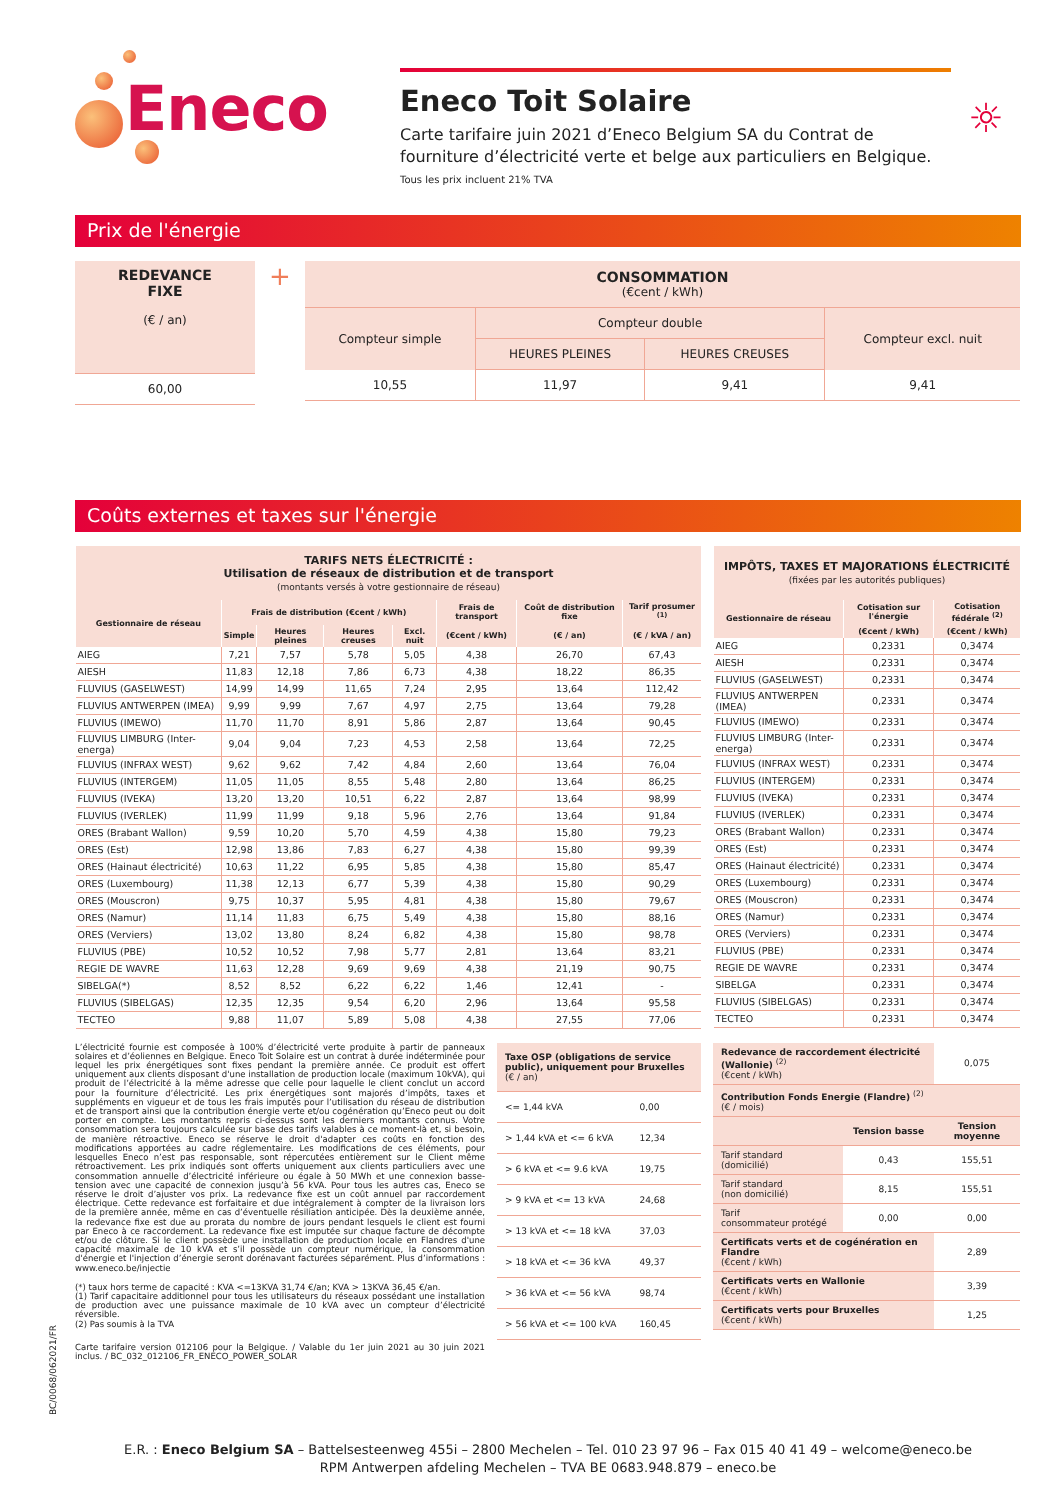Eneco
Eneco Toit Solaire
Carte tarifaire juin 2021 d’Eneco Belgium SA du Contrat de fourniture d’électricité verte et belge aux particuliers en Belgique.
Tous les prix incluent 21% TVA
☼
Prix de l'énergie
| REDEVANCE FIXE (€ / an) |
| --- |
| 60,00 |
+
| CONSOMMATION (€cent / kWh) | | | |
| --- | --- | --- | --- |
| Compteur simple | Compteur double | | Compteur excl. nuit |
| | HEURES PLEINES | HEURES CREUSES | |
| 10,55 | 11,97 | 9,41 | 9,41 |
Coûts externes et taxes sur l'énergie
| TARIFS NETS ÉLECTRICITÉ : Utilisation de réseaux de distribution et de transport (montants versés à votre gestionnaire de réseau) | | | | | | | |
| --- | --- | --- | --- | --- | --- | --- | --- |
| Gestionnaire de réseau | Frais de distribution (€cent / kWh) | | | | Frais de transport | Coût de distribution fixe | Tarif prosumer <sup>(1)</sup> |
| | Simple | Heures pleines | Heures creuses | Excl. nuit | (€cent / kWh) | (€ / an) | (€ / kVA / an) |
| AIEG | 7,21 | 7,57 | 5,78 | 5,05 | 4,38 | 26,70 | 67,43 |
| AIESH | 11,83 | 12,18 | 7,86 | 6,73 | 4,38 | 18,22 | 86,35 |
| FLUVIUS (GASELWEST) | 14,99 | 14,99 | 11,65 | 7,24 | 2,95 | 13,64 | 112,42 |
| FLUVIUS ANTWERPEN (IMEA) | 9,99 | 9,99 | 7,67 | 4,97 | 2,75 | 13,64 | 79,28 |
| FLUVIUS (IMEWO) | 11,70 | 11,70 | 8,91 | 5,86 | 2,87 | 13,64 | 90,45 |
| FLUVIUS LIMBURG (Inter-energa) | 9,04 | 9,04 | 7,23 | 4,53 | 2,58 | 13,64 | 72,25 |
| FLUVIUS (INFRAX WEST) | 9,62 | 9,62 | 7,42 | 4,84 | 2,60 | 13,64 | 76,04 |
| FLUVIUS (INTERGEM) | 11,05 | 11,05 | 8,55 | 5,48 | 2,80 | 13,64 | 86,25 |
| FLUVIUS (IVEKA) | 13,20 | 13,20 | 10,51 | 6,22 | 2,87 | 13,64 | 98,99 |
| FLUVIUS (IVERLEK) | 11,99 | 11,99 | 9,18 | 5,96 | 2,76 | 13,64 | 91,84 |
| ORES (Brabant Wallon) | 9,59 | 10,20 | 5,70 | 4,59 | 4,38 | 15,80 | 79,23 |
| ORES (Est) | 12,98 | 13,86 | 7,83 | 6,27 | 4,38 | 15,80 | 99,39 |
| ORES (Hainaut électricité) | 10,63 | 11,22 | 6,95 | 5,85 | 4,38 | 15,80 | 85,47 |
| ORES (Luxembourg) | 11,38 | 12,13 | 6,77 | 5,39 | 4,38 | 15,80 | 90,29 |
| ORES (Mouscron) | 9,75 | 10,37 | 5,95 | 4,81 | 4,38 | 15,80 | 79,67 |
| ORES (Namur) | 11,14 | 11,83 | 6,75 | 5,49 | 4,38 | 15,80 | 88,16 |
| ORES (Verviers) | 13,02 | 13,80 | 8,24 | 6,82 | 4,38 | 15,80 | 98,78 |
| FLUVIUS (PBE) | 10,52 | 10,52 | 7,98 | 5,77 | 2,81 | 13,64 | 83,21 |
| REGIE DE WAVRE | 11,63 | 12,28 | 9,69 | 9,69 | 4,38 | 21,19 | 90,75 |
| SIBELGA(*) | 8,52 | 8,52 | 6,22 | 6,22 | 1,46 | 12,41 | - |
| FLUVIUS (SIBELGAS) | 12,35 | 12,35 | 9,54 | 6,20 | 2,96 | 13,64 | 95,58 |
| TECTEO | 9,88 | 11,07 | 5,89 | 5,08 | 4,38 | 27,55 | 77,06 |
| IMPÔTS, TAXES ET MAJORATIONS ÉLECTRICITÉ (fixées par les autorités publiques) | | |
| --- | --- | --- |
| Gestionnaire de réseau | Cotisation sur l'énergie | Cotisation fédérale <sup>(2)</sup> |
| | (€cent / kWh) | (€cent / kWh) |
| AIEG | 0,2331 | 0,3474 |
| AIESH | 0,2331 | 0,3474 |
| FLUVIUS (GASELWEST) | 0,2331 | 0,3474 |
| FLUVIUS ANTWERPEN (IMEA) | 0,2331 | 0,3474 |
| FLUVIUS (IMEWO) | 0,2331 | 0,3474 |
| FLUVIUS LIMBURG (Inter-energa) | 0,2331 | 0,3474 |
| FLUVIUS (INFRAX WEST) | 0,2331 | 0,3474 |
| FLUVIUS (INTERGEM) | 0,2331 | 0,3474 |
| FLUVIUS (IVEKA) | 0,2331 | 0,3474 |
| FLUVIUS (IVERLEK) | 0,2331 | 0,3474 |
| ORES (Brabant Wallon) | 0,2331 | 0,3474 |
| ORES (Est) | 0,2331 | 0,3474 |
| ORES (Hainaut électricité) | 0,2331 | 0,3474 |
| ORES (Luxembourg) | 0,2331 | 0,3474 |
| ORES (Mouscron) | 0,2331 | 0,3474 |
| ORES (Namur) | 0,2331 | 0,3474 |
| ORES (Verviers) | 0,2331 | 0,3474 |
| FLUVIUS (PBE) | 0,2331 | 0,3474 |
| REGIE DE WAVRE | 0,2331 | 0,3474 |
| SIBELGA | 0,2331 | 0,3474 |
| FLUVIUS (SIBELGAS) | 0,2331 | 0,3474 |
| TECTEO | 0,2331 | 0,3474 |
L’électricité fournie est composée à 100% d’électricité verte produite à partir de panneaux solaires et d’éoliennes en Belgique. Eneco Toit Solaire est un contrat à durée indéterminée pour lequel les prix énergétiques sont fixes pendant la première année. Ce produit est offert uniquement aux clients disposant d'une installation de production locale (maximum 10kVA), qui produit de l’électricité à la même adresse que celle pour laquelle le client conclut un accord pour la fourniture d’électricité. Les prix énergétiques sont majorés d’impôts, taxes et suppléments en vigueur et de tous les frais imputés pour l’utilisation du réseau de distribution et de transport ainsi que la contribution énergie verte et/ou cogénération qu’Eneco peut ou doit porter en compte. Les montants repris ci-dessus sont les derniers montants connus. Votre consommation sera toujours calculée sur base des tarifs valables à ce moment-là et, si besoin, de manière rétroactive. Eneco se réserve le droit d'adapter ces coûts en fonction des modifications apportées au cadre réglementaire. Les modifications de ces éléments, pour lesquelles Eneco n’est pas responsable, sont répercutées entièrement sur le Client même rétroactivement. Les prix indiqués sont offerts uniquement aux clients particuliers avec une consommation annuelle d’électricité inférieure ou égale à 50 MWh et une connexion basse-tension avec une capacité de connexion jusqu’à 56 kVA. Pour tous les autres cas, Eneco se réserve le droit d’ajuster vos prix. La redevance fixe est un coût annuel par raccordement électrique. Cette redevance est forfaitaire et due intégralement à compter de la livraison lors de la première année, même en cas d’éventuelle résiliation anticipée. Dès la deuxième année, la redevance fixe est due au prorata du nombre de jours pendant lesquels le client est fourni par Eneco à ce raccordement. La redevance fixe est imputée sur chaque facture de décompte et/ou de clôture. Si le client possède une installation de production locale en Flandres d'une capacité maximale de 10 kVA et s’il possède un compteur numérique, la consommation d'énergie et l'injection d’énergie seront dorénavant facturées séparément. Plus d’informations : www.eneco.be/injectie
(*) taux hors terme de capacité : KVA <=13KVA 31,74 €/an; KVA > 13KVA 36,45 €/an.
(1) Tarif capacitaire additionnel pour tous les utilisateurs du réseaux possédant une installation de production avec une puissance maximale de 10 kVA avec un compteur d’électricité réversible.
(2) Pas soumis à la TVA
Carte tarifaire version 012106 pour la Belgique. / Valable du 1er juin 2021 au 30 juin 2021 inclus. / BC_032_012106_FR_ENECO_POWER_SOLAR
| Taxe OSP (obligations de service public), uniquement pour Bruxelles (€ / an) | |
| <= 1,44 kVA | 0,00 |
| > 1,44 kVA et <= 6 kVA | 12,34 |
| > 6 kVA et <= 9.6 kVA | 19,75 |
| > 9 kVA et <= 13 kVA | 24,68 |
| > 13 kVA et <= 18 kVA | 37,03 |
| > 18 kVA et <= 36 kVA | 49,37 |
| > 36 kVA et <= 56 kVA | 98,74 |
| > 56 kVA et <= 100 kVA | 160,45 |
| Redevance de raccordement électricité (Wallonie) <sup>(2)</sup> (€cent / kWh) | | 0,075 |
| Contribution Fonds Energie (Flandre) <sup>(2)</sup> (€ / mois) | | |
| | Tension basse | Tension moyenne |
| Tarif standard (domicilié) | 0,43 | 155,51 |
| Tarif standard (non domicilié) | 8,15 | 155,51 |
| Tarif consommateur protégé | 0,00 | 0,00 |
| Certificats verts et de cogénération en Flandre (€cent / kWh) | | 2,89 |
| Certificats verts en Wallonie (€cent / kWh) | | 3,39 |
| Certificats verts pour Bruxelles (€cent / kWh) | | 1,25 |
E.R. : Eneco Belgium SA – Battelsesteenweg 455i – 2800 Mechelen – Tel. 010 23 97 96 – Fax 015 40 41 49 – welcome@eneco.be
RPM Antwerpen afdeling Mechelen – TVA BE 0683.948.879 – eneco.be
BC/0068/062021/FR